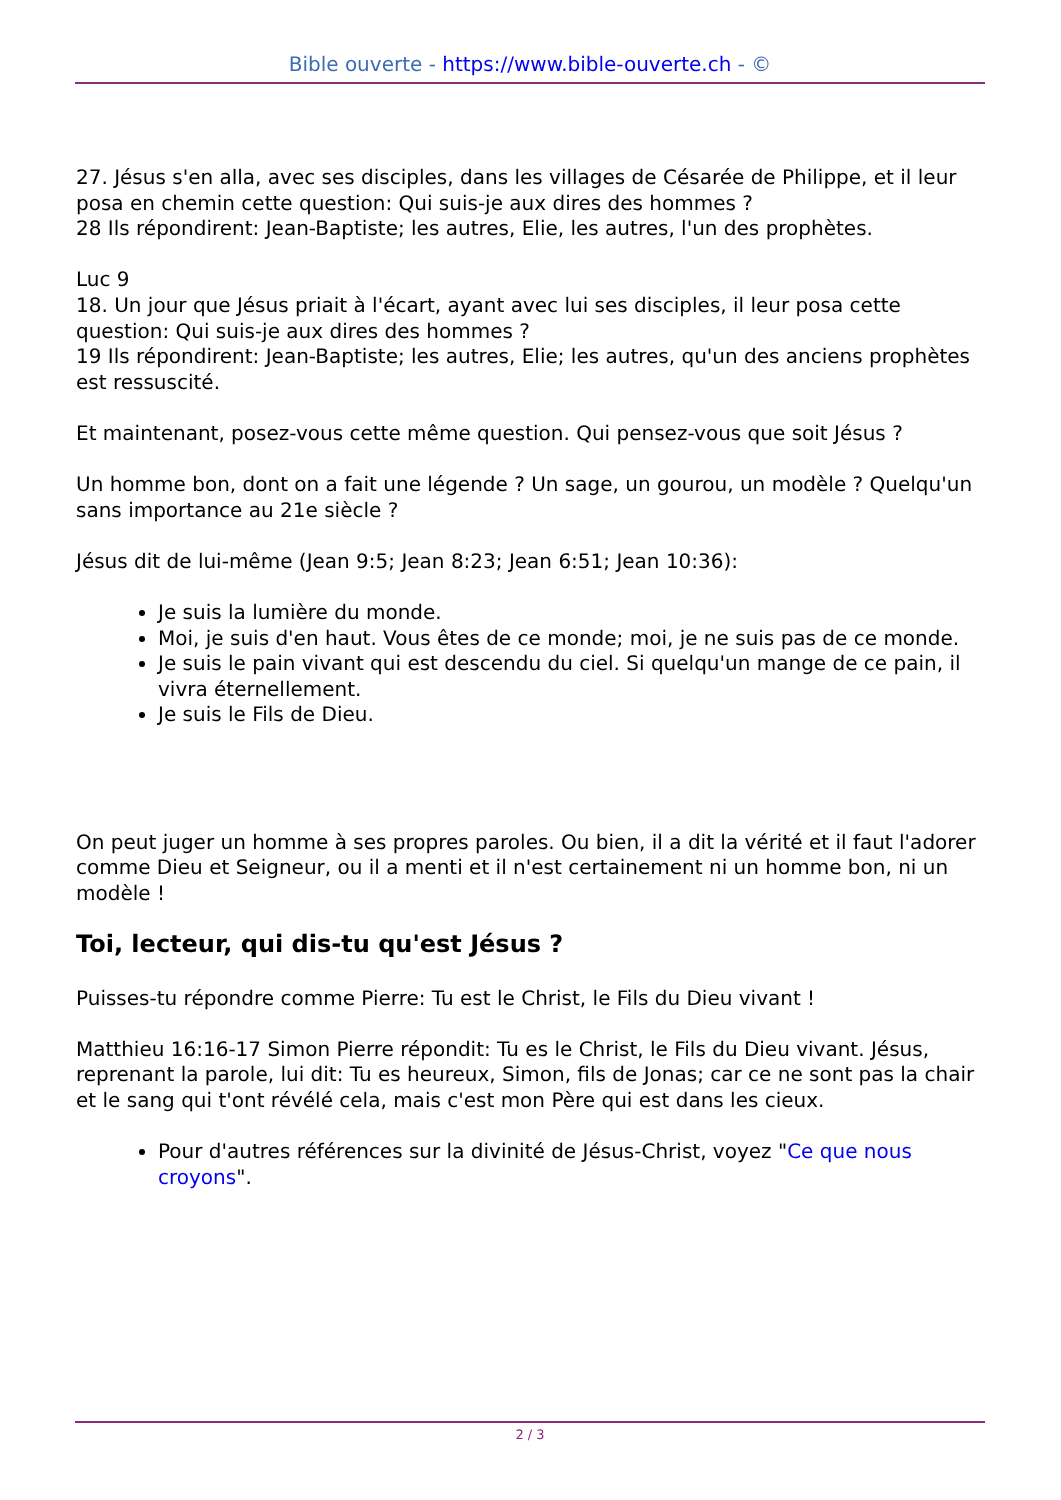Bible ouverte - https://www.bible-ouverte.ch - ©
27. Jésus s'en alla, avec ses disciples, dans les villages de Césarée de Philippe, et il leur posa en chemin cette question: Qui suis-je aux dires des hommes ?
28 Ils répondirent: Jean-Baptiste; les autres, Elie, les autres, l'un des prophètes.
Luc 9
18. Un jour que Jésus priait à l'écart, ayant avec lui ses disciples, il leur posa cette question: Qui suis-je aux dires des hommes ?
19 Ils répondirent: Jean-Baptiste; les autres, Elie; les autres, qu'un des anciens prophètes est ressuscité.
Et maintenant, posez-vous cette même question. Qui pensez-vous que soit Jésus ?
Un homme bon, dont on a fait une légende ? Un sage, un gourou, un modèle ? Quelqu'un sans importance au 21e siècle ?
Jésus dit de lui-même (Jean 9:5; Jean 8:23; Jean 6:51; Jean 10:36):
Je suis la lumière du monde.
Moi, je suis d'en haut. Vous êtes de ce monde; moi, je ne suis pas de ce monde.
Je suis le pain vivant qui est descendu du ciel. Si quelqu'un mange de ce pain, il vivra éternellement.
Je suis le Fils de Dieu.
On peut juger un homme à ses propres paroles. Ou bien, il a dit la vérité et il faut l'adorer comme Dieu et Seigneur, ou il a menti et il n'est certainement ni un homme bon, ni un modèle !
Toi, lecteur, qui dis-tu qu'est Jésus ?
Puisses-tu répondre comme Pierre: Tu est le Christ, le Fils du Dieu vivant !
Matthieu 16:16-17 Simon Pierre répondit: Tu es le Christ, le Fils du Dieu vivant. Jésus, reprenant la parole, lui dit: Tu es heureux, Simon, fils de Jonas; car ce ne sont pas la chair et le sang qui t'ont révélé cela, mais c'est mon Père qui est dans les cieux.
Pour d'autres références sur la divinité de Jésus-Christ, voyez "Ce que nous croyons".
2 / 3